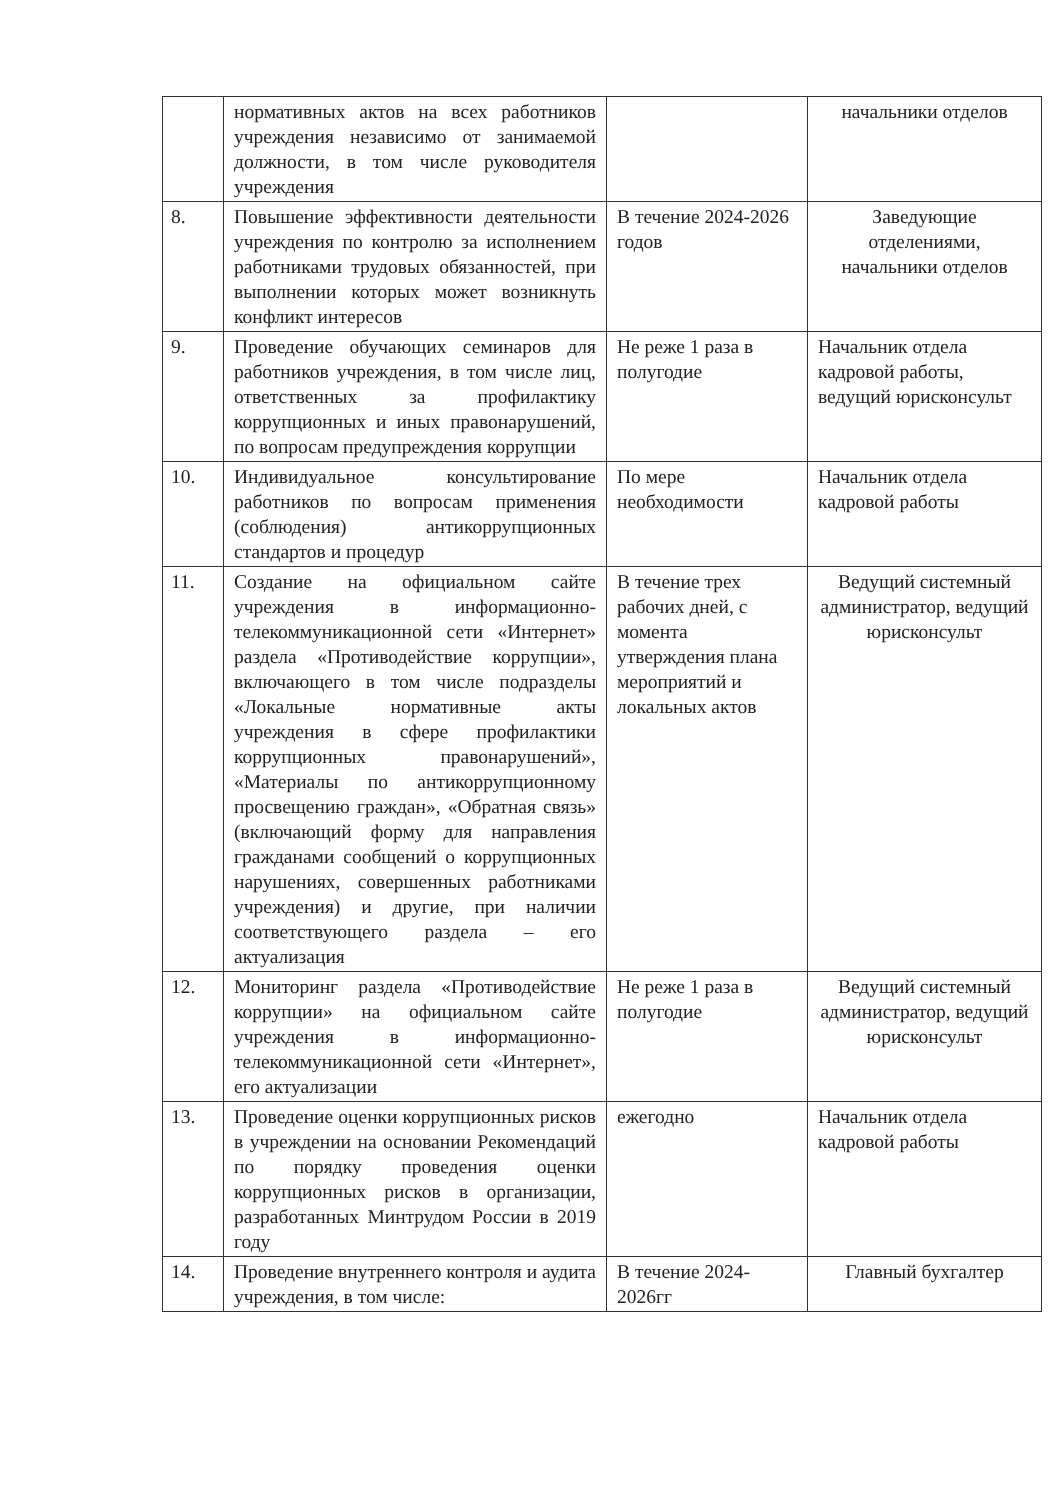| | нормативных актов на всех работников учреждения независимо от занимаемой должности, в том числе руководителя учреждения | | начальники отделов |
| 8. | Повышение эффективности деятельности учреждения по контролю за исполнением работниками трудовых обязанностей, при выполнении которых может возникнуть конфликт интересов | В течение 2024-2026 годов | Заведующие отделениями, начальники отделов |
| 9. | Проведение обучающих семинаров для работников учреждения, в том числе лиц, ответственных за профилактику коррупционных и иных правонарушений, по вопросам предупреждения коррупции | Не реже 1 раза в полугодие | Начальник отдела кадровой работы, ведущий юрисконсульт |
| 10. | Индивидуальное консультирование работников по вопросам применения (соблюдения) антикоррупционных стандартов и процедур | По мере необходимости | Начальник отдела кадровой работы |
| 11. | Создание на официальном сайте учреждения в информационно-телекоммуникационной сети «Интернет» раздела «Противодействие коррупции», включающего в том числе подразделы «Локальные нормативные акты учреждения в сфере профилактики коррупционных правонарушений», «Материалы по антикоррупционному просвещению граждан», «Обратная связь» (включающий форму для направления гражданами сообщений о коррупционных нарушениях, совершенных работниками учреждения) и другие, при наличии соответствующего раздела – его актуализация | В течение трех рабочих дней, с момента утверждения плана мероприятий и локальных актов | Ведущий системный администратор, ведущий юрисконсульт |
| 12. | Мониторинг раздела «Противодействие коррупции» на официальном сайте учреждения в информационно-телекоммуникационной сети «Интернет», его актуализации | Не реже 1 раза в полугодие | Ведущий системный администратор, ведущий юрисконсульт |
| 13. | Проведение оценки коррупционных рисков в учреждении на основании Рекомендаций по порядку проведения оценки коррупционных рисков в организации, разработанных Минтрудом России в 2019 году | ежегодно | Начальник отдела кадровой работы |
| 14. | Проведение внутреннего контроля и аудита учреждения, в том числе: | В течение 2024-2026гг | Главный бухгалтер |